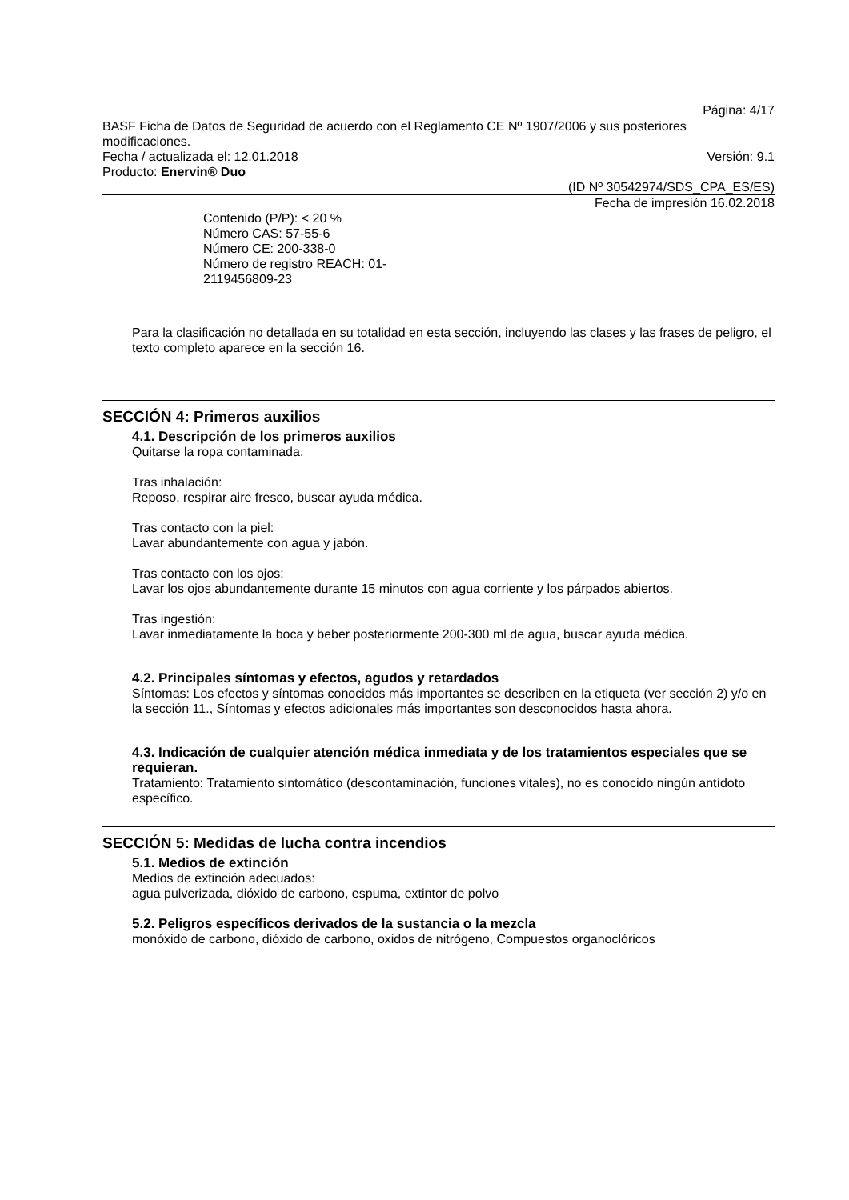Página: 4/17
BASF Ficha de Datos de Seguridad de acuerdo con el Reglamento CE Nº 1907/2006 y sus posteriores modificaciones.
Fecha / actualizada el: 12.01.2018 Versión: 9.1
Producto: Enervin® Duo
(ID Nº 30542974/SDS_CPA_ES/ES)
Fecha de impresión 16.02.2018
Contenido (P/P): < 20 %
Número CAS: 57-55-6
Número CE: 200-338-0
Número de registro REACH: 01-2119456809-23
Para la clasificación no detallada en su totalidad en esta sección, incluyendo las clases y las frases de peligro, el texto completo aparece en la sección 16.
SECCIÓN 4: Primeros auxilios
4.1. Descripción de los primeros auxilios
Quitarse la ropa contaminada.
Tras inhalación:
Reposo, respirar aire fresco, buscar ayuda médica.
Tras contacto con la piel:
Lavar abundantemente con agua y jabón.
Tras contacto con los ojos:
Lavar los ojos abundantemente durante 15 minutos con agua corriente y los párpados abiertos.
Tras ingestión:
Lavar inmediatamente la boca y beber posteriormente 200-300 ml de agua, buscar ayuda médica.
4.2. Principales síntomas y efectos, agudos y retardados
Síntomas: Los efectos y síntomas conocidos más importantes se describen en la etiqueta (ver sección 2) y/o en la sección 11., Síntomas y efectos adicionales más importantes son desconocidos hasta ahora.
4.3. Indicación de cualquier atención médica inmediata y de los tratamientos especiales que se requieran.
Tratamiento: Tratamiento sintomático (descontaminación, funciones vitales), no es conocido ningún antídoto específico.
SECCIÓN 5: Medidas de lucha contra incendios
5.1. Medios de extinción
Medios de extinción adecuados:
agua pulverizada, dióxido de carbono, espuma, extintor de polvo
5.2. Peligros específicos derivados de la sustancia o la mezcla
monóxido de carbono, dióxido de carbono, oxidos de nitrógeno, Compuestos organoclóricos